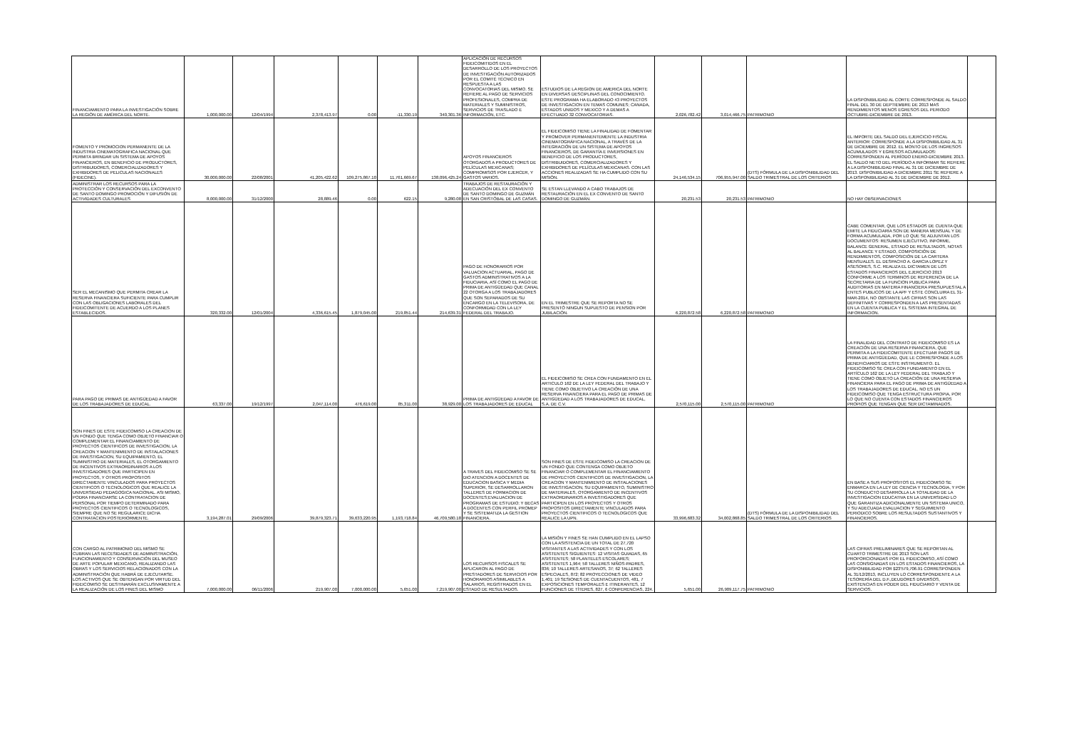| FINANCIAMIENTO PARA LA INVESTIGACIÓN SOBRE LA REGIÓN DE AMÉRICA DEL NORTE. | 1,000,000.00 | 12/04/1994 | 2,378,413.97 | 0.00 | -11,330.19 | 340,301.36 | APLICACIÓN DE RECURSOS FIDEICOMITIDOS EN EL DESARROLLO DE LOS PROYECTOS DE INVESTIGACIÓN AUTORIZADOS POR EL COMITÉ TÉCNICO EN RESPUESTA A LAS CONVOCATORIAS DEL MISMO. SE REFIERE AL PAGO DE SERVICIOS PROFESIONALES, COMPRA DE MATERIALES Y SUMINISTROS, SERVICIOS DE TRASLADO E INFORMACIÓN, ETC. | ESTUDIOS DE LA REGION DE AMERICA DEL NORTE EN DIVERSAS DESCIPLINAS DEL CONOCIMIENTO. ESTE PROGRAMA HA ELABORADO 43 PROYECTOS DE INVESTIGACION EN TEMAS COMUNES; CANADA, ESTADOS UNIDOS Y MEXICO Y A DEMAS A EFECTUADO 32 CONVOCATORIAS. | 2,026,782.42 | 3,014,466.75 | PATRIMONIO | LA DISPONIBILIDAD AL CORTE CORRESPONDE AL SALDO FINAL DEL 30 DE DEPTIEMBRE DE 2013 MAS RENDIMIENTOS MENOS EGRESOS DEL PERIODO OCTUBRE-DICIEMBRE DE 2013. | |
| FOMENTO Y PROMOCION PERMANENTE DE LA INDUSTRIA CINEMATOGRAFICA NACIONAL QUE PERMITA BRINDAR UN SISTEMA DE APOYOS FINANCIEROS, EN BENEFICIO DE PRODUCTORES, DISTRIBUIDORES, COMERCIALIZADORES Y EXHIBIDORES DE PELICULAS NACIONALES (FIDECINE). | 30,000,000.00 | 22/08/2001 | 41,205,422.62 | 109,275,867.10 | 11,761,669.67 | 138,096,425.24 | APOYOS FINANCIEROS OTORGADOS A PRODUCTORES DE PELÍCULAS MEXICANAS; COMPROMISOS POR EJERCER, Y GASTOS VARIOS. | EL FIDEICOMISO TIENE LA FINALIDAD DE FOMENTAR Y PROMOVER PERMANENTEMENTE LA INDUSTRIA CINEMATOGRÁFICA NACIONAL, A TRAVÉS DE LA INTEGRACIÓN DE UN SISTEMA DE APOYOS FINANCIEROS, DE GARANTÍA E INVERSIONES EN BENEFICIO DE LOS PRODUCTORES, DISTRIBUIDORES, COMERCIALIZADORES Y EXHIBIDORES DE PELÍCULAS MEXICANAS. CON LAS ACCIONES REALIZADAS SE HA CUMPLIDO CON SU MISIÓN. | 24,146,534.15 | 706,955,947.00 | (DTS) FÓRMULA DE LA DISPONIBILIDAD DEL SALDO TRIMESTRAL DE LOS CRITERIOS | EL IMPORTE DEL SALDO DEL EJERCICIO FISCAL ANTERIOR: CORRESPONDE A LA DISPONIBILIDAD AL 31 DE DICIEMBRE DE 2012. EL MONTO DE LOS INGRESOS ACUMULADOS Y EGRESOS ACUMULADOS: CORRESPONDEN AL PERÍODO ENERO-DICIEMBRE 2013. EL SALDO NETO DEL PERÍODO A INFORMAR SE REFIERE A LA DISPONIBILIDAD FINAL AL 31 DE DICIEMBRE DE 2013. DISPONIBILIDAD A DICIEMBRE 2011 SE REFIERE A LA DISPONIBILIDAD AL 31 DE DICIEMBRE DE 2012. | |
| ADMINISTRAR LOS RECURSOS PARA LA PROTECCIÓN Y CONSERVACIÓN DEL EXCONVENTO DE SANTO DOMINGO PROMOCIÓN Y DIFUSIÓN DE ACTIVIDADES CULTURALES | 8,000,000.00 | 31/12/2000 | 28,889.46 | 0.00 | 622.15 | 9,280.08 | TRABAJOS DE RESTAURACIÓN Y ADECUACIÓN DEL EX CONVENTO DE SANTO DOMINGO DE GUZMÁN EN SAN CRISTÓBAL DE LAS CASAS. | SE ESTAN LLEVANDO A CABO TRABAJOS DE RESTAURACIÓN EN EL EX CONVENTO DE SANTO DOMINGO DE GUZMÁN. | 20,231.53 | 20,231.53 | PATRIMONIO | NO HAY OBSERVACIONES | |
| SER EL MECANISMO QUE PERMITA CREAR LA RESERVA FINANCIERA SUFICIENTE PARA CUMPLIR CON LAS OBLIGACIONES LABORALES DEL FIDEICOMITENTE DE ACUERDO A LOS PLANES ESTABLECIDOS. | 320,332.00 | 12/01/2004 | 4,336,615.45 | 1,879,045.00 | 219,851.44 | 214,639.31 | PAGO DE HONORARIOS POR VALUACION ACTUARIAL, PAGO DE GASTOS ADMINISTRATIVOS A LA FIDUCIARIA, ASÍ COMO EL PAGO DE PRIMA DE ANTIGÜEDAD QUE CANAL 22 OTORGA A LOS TRABAJADORES QUE SON SEPARADOS DE SU ENCARGO EN LA TELEVISORA, DE CONFORMIDAD CON LA LEY FEDERAL DEL TRABAJO. | EN EL TRIMESTRE QUE SE REPORTA NO SE PRESENTÓ NINGUN SUPUESTO DE PENSION POR JUBILACIÓN. | 6,220,872.58 | 6,220,872.58 | PATRIMONIO | CABE COMENTAR, QUE LOS ESTADOS DE CUENTA QUE EMITE LA FIDUCIARIA SON DE MANERA MENSUAL Y DE FORMA ACUMULADA, POR LO QUE SE ADJUNTAN LOS DOCUMENTOS: RESUMEN EJECUTIVO, INFORME, BALANCE GENERAL, ESTADO DE RESULTADOS, NOTAS AL BALANCE Y ESTADO, COMPOSICIÓN DE RENDIMIENTOS, COMPOSICIÓN DE LA CARTERA MENSUALES. EL DESPACHO A. GARCIA LOPEZ Y ASESORES, S.C. REALIZA EL DICTAMEN DE LOS ESTADOS FINANCIEROS DEL EJERCICIO 2013 CONFORME A LOS TERMINOS DE REFERENCIA DE LA SECRETARIA DE LA FUNCION PUBLICA PARA AUDITORIAS EN MATERIA FINANCIERA PRESUPUESTAL A ENTES PUBLICOS DE LA APF Y ESTE CONCLUIRA EL 31-MAR-2014, NO OBSTANTE LAS CIFRAS SON LAS DEFINITIVAS Y CORRESPONDEN A LAS PRESENTADAS EN LA CUENTA PUBLICA Y EL SISTEMA INTEGRAL DE INFORMACION. | |
| PARA PAGO DE PRIMAS DE ANTIGÜEDAD A FAVOR DE LOS TRABAJADORES DE EDUCAL. | 63,337.00 | 19/12/1997 | 2,047,114.00 | 476,619.00 | 85,311.00 | 38,929.00 | PRIMA DE ANTIGÜEDAD A FAVOR DE LOS TRABAJADORES DE EDUCAL | EL FIDEICOMISO SE CREA CON FUNDAMENTO EN EL ARTICULO 162 DE LA LEY FEDERAL DEL TRABAJO Y TIENE COMO OBJETIVO LA CREACIÓN DE UNA RESERVA FINANCIERA PARA EL PAGO DE PRIMAS DE ANTIGÜEDAD A LOS TRABAJADORES DE EDUCAL, S.A. DE C.V. | 2,570,115.00 | 2,570,115.00 | PATRIMONIO | LA FINALIDAD DEL CONTRATO DE FIDEICOMISO ES LA CREACIÓN DE UNA RESERVA FINANCIERA, QUE PERMITA A LA FIDEICOMITENTE EFECTUAR PAGOS DE PRIMA DE ANTIGÜEDAD, QUE LE CORRESPONDE A LOS BENEFICIARIOS DE ESTE INSTRUMENTO. EL FIDEICOMISO SE CREA CON FUNDAMENTO EN EL ARTÍCULO 162 DE LA LEY FEDERAL DEL TRABAJO Y TIENE COMO OBJETO LA CREACIÓN DE UNA RESERVA FINANCIERA PARA EL PAGO DE PRIMA DE ANTIGÜEDAD A LOS TRABAJADORES DE EDUCAL, NO ES UN FIDEICOMISO QUE TENGA ESTRUCTURA PROPIA, POR LO QUE NO CUENTA CON ESTADOS FINANCIEROS PROPIOS QUE TENGAN QUE SER DICTAMINADOS. | |
| SON FINES DE ESTE FIDEICOMISO LA CREACION DE UN FONDO QUE TENGA COMO OBJETO FINANCIAR O COMPLEMENTAR EL FINANCIAMIENTO DE PROYECTOS CIENTIFICOS DE INVESTIGACION, LA CREACION Y MANTENIMIENTO DE INSTALACIONES DE INVESTIGACION, SU EQUIPAMIENTO, EL SUMINISTRO DE MATERIALES, EL OTORGAMIENTO DE INCENTIVOS EXTRAORDINARIOS A LOS INVESTIGADORES QUE PARTICIPEN EN PROYECTOS, Y OTROS PROPOSITOS DIRECTAMENTE VINCULADOS PARA PROYECTOS CIENTIFICOS O TECNOLOGICOS QUE REALICE LA UNIVERSIDAD PEDAGOGICA NACIONAL. ASI MISMO, PODRA FINANCIARSE LA CONTRATACION DE PERSONAL POR TIEMPO DETERMINADO PARA PROYECTOS CIENTIFICOS O TECNOLOGICOS, SIEMPRE QUE NO SE REGULARICE DICHA CONTRATACION POSTERIORMENTE. | 3,194,287.01 | 29/09/2006 | 39,879,323.71 | 39,633,220.95 | 1,193,718.84 | 46,709,580.18 | A TRAVES DEL FIDEICOMISO SE SE DIO ATENCION A DOCENTES DE EDUCACION BASICA Y MEDIA SUPERIOR, SE DESARROLLARON TALLERES DE FORMACION DE DOCENTES;EVALUACION DE PROGRAMAS DE ESTUDIO; Y BECAS A DOCENTES CON PERFIL PROMEP Y SE SISTEMATIZA LA GESTION FINANCIERA. | SON FINES DE ESTE FIDEICOMISO LA CREACION DE UN FONDO QUE CONTENGA COMO OBJETO FINANCIAR O COMPLEMENTAR EL FINANCIAMIENTO DE PROYECTOS CIENTIFICOS DE INVESTIGACION, LA CREACION Y MANTENIMIENTO DE INSTALACIONES DE INVESTIGACION, SU EQUIPAMIENTO, SUMINISTRO DE MATERIALES, OTORGAMIENTO DE INCENTIVOS EXTRAORDINARIOS A INVESTIGADORES QUE PARTICIPEN EN LOS PROYECTOS Y OTROS PROPOSITOS DIRECTAMENTE VINCULADOS PARA PROYECTOS CIENTIFICOS O TECNOLOGICOS QUE REALICE LA UPN. | 33,996,683.32 | 34,002,868.85 | (DTS) FÓRMULA DE LA DISPONIBILIDAD DEL SALDO TRIMESTRAL DE LOS CRITERIOS | EN BASE A SUS PROPOSITOS EL FIDEICOMISO SE ENMARCA EN LA LEY DE CIENCIA Y TECNOLOGIA, Y POR SU CONDUCTO DESARROLLA LA TOTALIDAD DE LA INVESTIGACION EDUCATIVA EN LA UNIVERSIDAD LO QUE GARANTIZA ADICIONALMENTE UN SISTEMA UNICO, Y SU ADECUADA EVALUACION Y SEGUIMIENTO PERIODICO SOBRE LOS RESULTADOS SUSTANTIVOS Y FINANCIEROS. | |
| CON CARGO AL PATRIMONIO DEL MISMO SE CUBRAN LAS NECESIDADES DE ADMINISTRACIÓN, FUNCIONAMIENTO Y CONSERVACIÓN DEL MUSEO DE ARTE POPULAR MEXICANO, REALIZANDO LAS OBRAS Y LOS SERVICIOS RELACIONADOS CON LA ADMINISTRACIÓN QUE HABRÁ DE EJECUTARSE. LOS ACTIVOS QUE SE OBTENGAN POR VIRTUD DEL FIDEICOMISO SE DESTINARÁN EXCLUSIVAMENTE A LA REALIZACIÓN DE LOS FINES DEL MISMO | 7,000,000.00 | 06/11/2006 | 219,907.00 | 7,000,000.00 | 5,651.00 | 7,219,907.00 | LOS RECURSOS FISCALES SE APLICARON AL PAGO DE PRESTADORES DE SERVICIOS POR HONORARIOS ASIMILABLES A SALARIOS, REGISTRADOS EN EL ESTADO DE RESULTADOS. | LA MISIÓN Y FINES SE HAN CUMPLIDO EN EL LAPSO CON LA ASISTENCIA DE UN TOTAL DE 27,720 VISITANTES A LAS ACTIVIDADES Y CON LOS ASISTENTES SIGUIENTES: 12 VISITAS GUIADAS, 65 ASISTENTES; 58 PLANTELES ESCOLARES; ASISTENTES 1,964; 58 TALLERES NIÑOS-PADRES, 836; 10 TALLERES ARTESANOS, 37; 62 TALLERES ESPECIALES, 872; 82 PROYECCIONES DE VIDEO 1,401; 19 SESIONES DE CUENTACUENTOS, 481, 7 EXPOSICIONES TEMPORALES E ITINERANTES, 12 FUNCIONES DE TÍTERES, 827, 6 CONFERENCIAS, 224. | 5,651.00 | 26,909,117.75 | PATRIMONIO | LAS CIFRAS PRELIMINARES QUE SE REPORTAN AL CUARTO TRIMESTRE DE 2013 SON LAS PROPORCIONADAS POR EL FIDEICOMISO, ASÍ COMO LAS CONSIGNADAS EN LOS ESTADOS FINANCIEROS, LA DISPONIBILIDAD POR $23'579,706.91 CORRESPONDEN AL 31/12/2013, INCLUYEN LO CORRESPONDIENTE A LA TESORERÍA DEL D.F.,DEUDORES DIVERSOS, EXISTENCIAS EN PODER DEL FIDUCIARIO Y VENTA DE SERVICIOS. | |